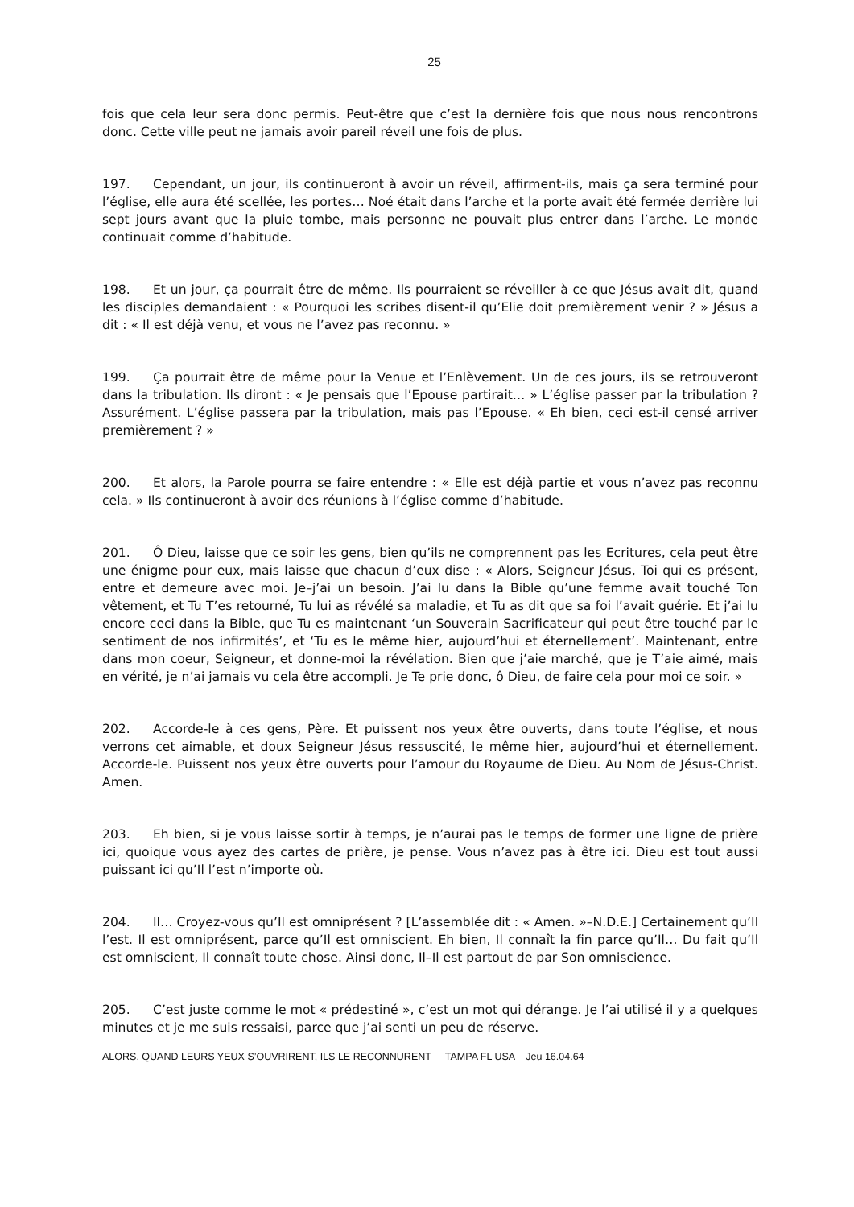25
fois que cela leur sera donc permis. Peut-être que c’est la dernière fois que nous nous rencontrons donc. Cette ville peut ne jamais avoir pareil réveil une fois de plus.
197. Cependant, un jour, ils continueront à avoir un réveil, affirment-ils, mais ça sera terminé pour l’église, elle aura été scellée, les portes… Noé était dans l’arche et la porte avait été fermée derrière lui sept jours avant que la pluie tombe, mais personne ne pouvait plus entrer dans l’arche. Le monde continuait comme d’habitude.
198. Et un jour, ça pourrait être de même. Ils pourraient se réveiller à ce que Jésus avait dit, quand les disciples demandaient : « Pourquoi les scribes disent-il qu’Elie doit premièrement venir ? » Jésus a dit : « Il est déjà venu, et vous ne l’avez pas reconnu. »
199. Ça pourrait être de même pour la Venue et l’Enlèvement. Un de ces jours, ils se retrouveront dans la tribulation. Ils diront : « Je pensais que l’Epouse partirait… » L’église passer par la tribulation ? Assurément. L’église passera par la tribulation, mais pas l’Epouse. « Eh bien, ceci est-il censé arriver premièrement ? »
200. Et alors, la Parole pourra se faire entendre : « Elle est déjà partie et vous n’avez pas reconnu cela. » Ils continueront à avoir des réunions à l’église comme d’habitude.
201. Ô Dieu, laisse que ce soir les gens, bien qu’ils ne comprennent pas les Ecritures, cela peut être une énigme pour eux, mais laisse que chacun d’eux dise : « Alors, Seigneur Jésus, Toi qui es présent, entre et demeure avec moi. Je–j’ai un besoin. J’ai lu dans la Bible qu’une femme avait touché Ton vêtement, et Tu T’es retourné, Tu lui as révélé sa maladie, et Tu as dit que sa foi l’avait guérie. Et j’ai lu encore ceci dans la Bible, que Tu es maintenant ‘un Souverain Sacrificateur qui peut être touché par le sentiment de nos infirmités’, et ‘Tu es le même hier, aujourd’hui et éternellement’. Maintenant, entre dans mon coeur, Seigneur, et donne-moi la révélation. Bien que j’aie marché, que je T’aie aimé, mais en vérité, je n’ai jamais vu cela être accompli. Je Te prie donc, ô Dieu, de faire cela pour moi ce soir. »
202. Accorde-le à ces gens, Père. Et puissent nos yeux être ouverts, dans toute l’église, et nous verrons cet aimable, et doux Seigneur Jésus ressuscité, le même hier, aujourd’hui et éternellement. Accorde-le. Puissent nos yeux être ouverts pour l’amour du Royaume de Dieu. Au Nom de Jésus-Christ. Amen.
203. Eh bien, si je vous laisse sortir à temps, je n’aurai pas le temps de former une ligne de prière ici, quoique vous ayez des cartes de prière, je pense. Vous n’avez pas à être ici. Dieu est tout aussi puissant ici qu’Il l’est n’importe où.
204. Il… Croyez-vous qu’Il est omniprésent ? [L’assemblée dit : « Amen. »–N.D.E.] Certainement qu’Il l’est. Il est omniprésent, parce qu’Il est omniscient. Eh bien, Il connaît la fin parce qu’Il… Du fait qu’Il est omniscient, Il connaît toute chose. Ainsi donc, Il–Il est partout de par Son omniscience.
205. C’est juste comme le mot « prédestiné », c’est un mot qui dérange. Je l’ai utilisé il y a quelques minutes et je me suis ressaisi, parce que j’ai senti un peu de réserve.
ALORS, QUAND LEURS YEUX S’OUVRIRENT, ILS LE RECONNURENT TAMPA FL USA Jeu 16.04.64